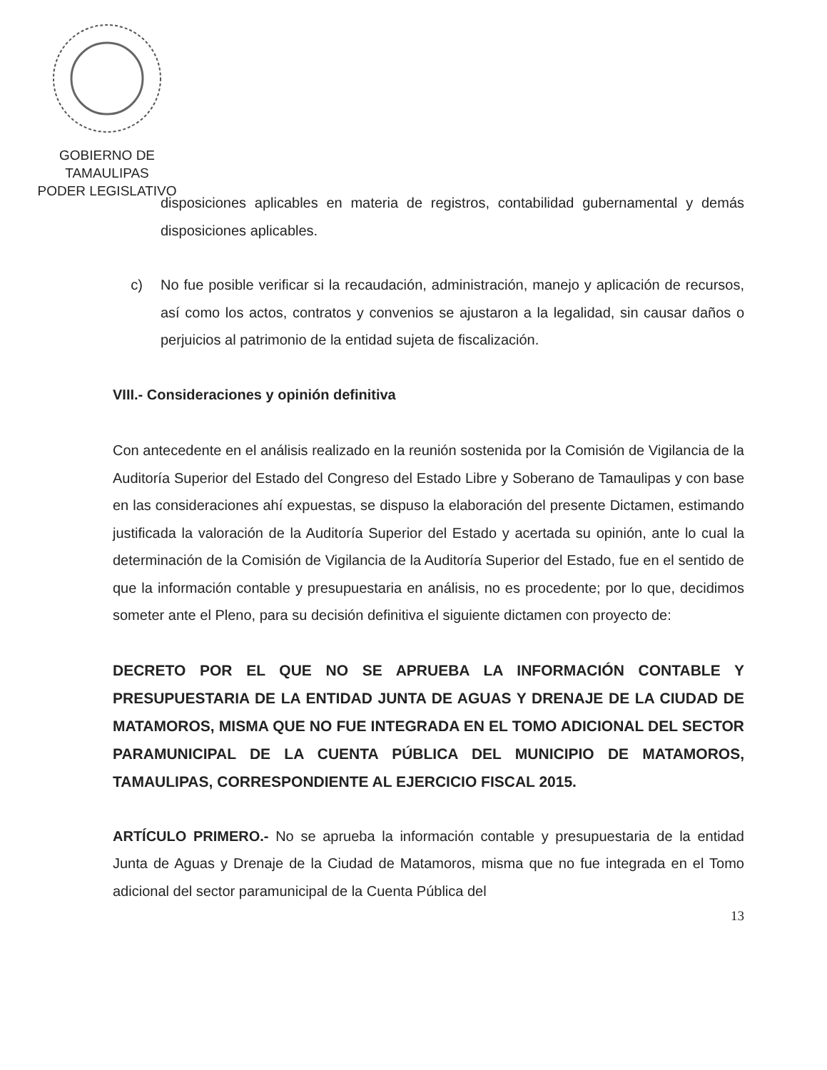GOBIERNO DE TAMAULIPAS
PODER LEGISLATIVO
disposiciones aplicables en materia de registros, contabilidad gubernamental y demás disposiciones aplicables.
c) No fue posible verificar si la recaudación, administración, manejo y aplicación de recursos, así como los actos, contratos y convenios se ajustaron a la legalidad, sin causar daños o perjuicios al patrimonio de la entidad sujeta de fiscalización.
VIII.- Consideraciones y opinión definitiva
Con antecedente en el análisis realizado en la reunión sostenida por la Comisión de Vigilancia de la Auditoría Superior del Estado del Congreso del Estado Libre y Soberano de Tamaulipas y con base en las consideraciones ahí expuestas, se dispuso la elaboración del presente Dictamen, estimando justificada la valoración de la Auditoría Superior del Estado y acertada su opinión, ante lo cual la determinación de la Comisión de Vigilancia de la Auditoría Superior del Estado, fue en el sentido de que la información contable y presupuestaria en análisis, no es procedente; por lo que, decidimos someter ante el Pleno, para su decisión definitiva el siguiente dictamen con proyecto de:
DECRETO POR EL QUE NO SE APRUEBA LA INFORMACIÓN CONTABLE Y PRESUPUESTARIA DE LA ENTIDAD JUNTA DE AGUAS Y DRENAJE DE LA CIUDAD DE MATAMOROS, MISMA QUE NO FUE INTEGRADA EN EL TOMO ADICIONAL DEL SECTOR PARAMUNICIPAL DE LA CUENTA PÚBLICA DEL MUNICIPIO DE MATAMOROS, TAMAULIPAS, CORRESPONDIENTE AL EJERCICIO FISCAL 2015.
ARTÍCULO PRIMERO.- No se aprueba la información contable y presupuestaria de la entidad Junta de Aguas y Drenaje de la Ciudad de Matamoros, misma que no fue integrada en el Tomo adicional del sector paramunicipal de la Cuenta Pública del
13